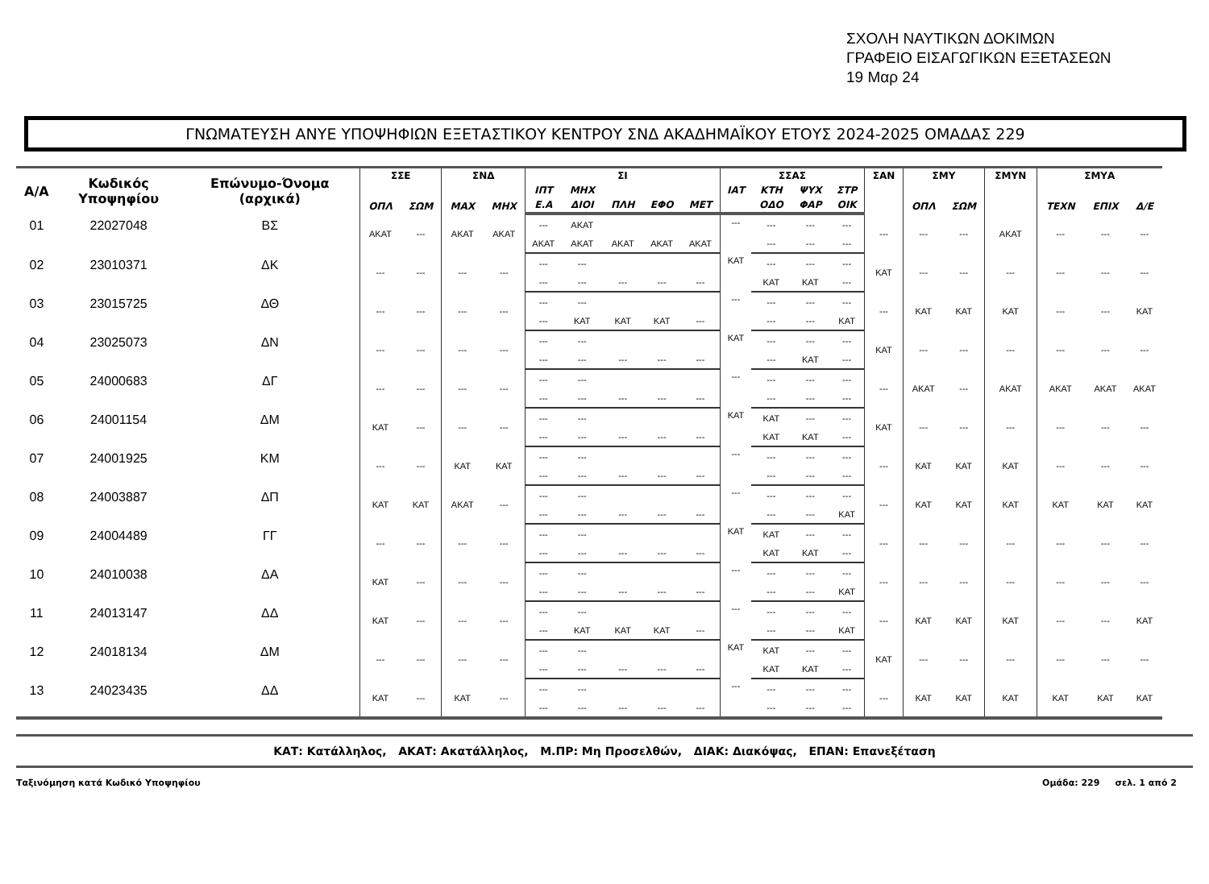ΣΧΟΛΗ ΝΑΥΤΙΚΩΝ ΔΟΚΙΜΩΝ
ΓΡΑΦΕΙΟ ΕΙΣΑΓΩΓΙΚΩΝ ΕΞΕΤΑΣΕΩΝ
19 Μαρ 24
ΓΝΩΜΑΤΕΥΣΗ ΑΝΥΕ ΥΠΟΨΗΦΙΩΝ ΕΞΕΤΑΣΤΙΚΟΥ ΚΕΝΤΡΟΥ ΣΝΔ ΑΚΑΔΗΜΑΪΚΟΥ ΕΤΟΥΣ 2024-2025 ΟΜΑΔΑΣ 229
| Α/Α | Κωδικός Υποψηφίου | Επώνυμο-Όνομα (αρχικά) | ΣΣΕ | | ΣΝΔ | | ΣΙ | | | | | ΣΣΑΣ | | | | ΣΑΝ | ΣΜΥ | | ΣΜΥΝ | ΣΜΥΑ | | |
| --- | --- | --- | --- | --- | --- | --- | --- | --- | --- | --- | --- | --- | --- | --- | --- | --- | --- | --- | --- | --- | --- | --- |
| | | | ΟΠΛ | ΣΩΜ | ΜΑΧ | ΜΗΧ | ΙΠΤ | ΜΗΧ | | | | ΙΑΤ | ΚΤΗ | ΨΥΧ | ΣΤΡ | | ΟΠΛ | ΣΩΜ | | ΤΕΧΝ | ΕΠΙΧ | Δ/Ε |
| | | | | | | | Ε.Α | ΔΙΟΙ | ΠΛΗ | ΕΦΟ | ΜΕΤ | | ΟΔΟ | ΦΑΡ | ΟΙΚ | | | | | | | |
| 01 | 22027048 | ΒΣ | ΑΚΑΤ | --- | ΑΚΑΤ | ΑΚΑΤ | --- | ΑΚΑΤ | | | | --- | --- | --- | --- | --- | --- | --- | ΑΚΑΤ | --- | --- | --- |
| | | | | | | | ΑΚΑΤ | ΑΚΑΤ | ΑΚΑΤ | ΑΚΑΤ | ΑΚΑΤ | | --- | --- | --- | | | | | | | |
| 02 | 23010371 | ΔΚ | --- | --- | --- | --- | --- | --- | | | | ΚΑΤ | --- | --- | --- | ΚΑΤ | --- | --- | --- | --- | --- | --- |
| | | | | | | | --- | --- | --- | --- | --- | | ΚΑΤ | ΚΑΤ | --- | | | | | | | |
| 03 | 23015725 | ΔΘ | --- | --- | --- | --- | --- | --- | | | | --- | --- | --- | --- | --- | ΚΑΤ | ΚΑΤ | ΚΑΤ | --- | --- | ΚΑΤ |
| | | | | | | | --- | ΚΑΤ | ΚΑΤ | ΚΑΤ | --- | | --- | --- | ΚΑΤ | | | | | | | |
| 04 | 23025073 | ΔΝ | --- | --- | --- | --- | --- | --- | | | | ΚΑΤ | --- | --- | --- | ΚΑΤ | --- | --- | --- | --- | --- | --- |
| | | | | | | | --- | --- | --- | --- | --- | | --- | ΚΑΤ | --- | | | | | | | |
| 05 | 24000683 | ΔΓ | --- | --- | --- | --- | --- | --- | | | | --- | --- | --- | --- | --- | ΑΚΑΤ | --- | ΑΚΑΤ | ΑΚΑΤ | ΑΚΑΤ | ΑΚΑΤ |
| | | | | | | | --- | --- | --- | --- | --- | | --- | --- | --- | | | | | | | |
| 06 | 24001154 | ΔΜ | ΚΑΤ | --- | --- | --- | --- | --- | | | | ΚΑΤ | ΚΑΤ | --- | --- | ΚΑΤ | --- | --- | --- | --- | --- | --- |
| | | | | | | | --- | --- | --- | --- | --- | | ΚΑΤ | ΚΑΤ | --- | | | | | | | |
| 07 | 24001925 | ΚΜ | --- | --- | ΚΑΤ | ΚΑΤ | --- | --- | | | | --- | --- | --- | --- | --- | ΚΑΤ | ΚΑΤ | ΚΑΤ | --- | --- | --- |
| | | | | | | | --- | --- | --- | --- | --- | | --- | --- | --- | | | | | | | |
| 08 | 24003887 | ΔΠ | ΚΑΤ | ΚΑΤ | ΑΚΑΤ | --- | --- | --- | | | | --- | --- | --- | --- | --- | ΚΑΤ | ΚΑΤ | ΚΑΤ | ΚΑΤ | ΚΑΤ | ΚΑΤ |
| | | | | | | | --- | --- | --- | --- | --- | | --- | --- | ΚΑΤ | | | | | | | |
| 09 | 24004489 | ΓΓ | --- | --- | --- | --- | --- | --- | | | | ΚΑΤ | ΚΑΤ | --- | --- | --- | --- | --- | --- | --- | --- | --- |
| | | | | | | | --- | --- | --- | --- | --- | | ΚΑΤ | ΚΑΤ | --- | | | | | | | |
| 10 | 24010038 | ΔΑ | ΚΑΤ | --- | --- | --- | --- | --- | | | | --- | --- | --- | --- | --- | --- | --- | --- | --- | --- | --- |
| | | | | | | | --- | --- | --- | --- | --- | | --- | --- | ΚΑΤ | | | | | | | |
| 11 | 24013147 | ΔΔ | ΚΑΤ | --- | --- | --- | --- | --- | | | | --- | --- | --- | --- | --- | ΚΑΤ | ΚΑΤ | ΚΑΤ | --- | --- | ΚΑΤ |
| | | | | | | | --- | ΚΑΤ | ΚΑΤ | ΚΑΤ | --- | | --- | --- | ΚΑΤ | | | | | | | |
| 12 | 24018134 | ΔΜ | --- | --- | --- | --- | --- | --- | | | | ΚΑΤ | ΚΑΤ | --- | --- | ΚΑΤ | --- | --- | --- | --- | --- | --- |
| | | | | | | | --- | --- | --- | --- | --- | | ΚΑΤ | ΚΑΤ | --- | | | | | | | |
| 13 | 24023435 | ΔΔ | ΚΑΤ | --- | ΚΑΤ | --- | --- | --- | | | | --- | --- | --- | --- | --- | ΚΑΤ | ΚΑΤ | ΚΑΤ | ΚΑΤ | ΚΑΤ | ΚΑΤ |
| | | | | | | | --- | --- | --- | --- | --- | | --- | --- | --- | | | | | | | |
ΚΑΤ: Κατάλληλος, ΑΚΑΤ: Ακατάλληλος, Μ.ΠΡ: Μη Προσελθών, ΔΙΑΚ: Διακόψας, ΕΠΑΝ: Επανεξέταση
Ταξινόμηση κατά Κωδικό Υποψηφίου Ομάδα: 229 σελ. 1 από 2